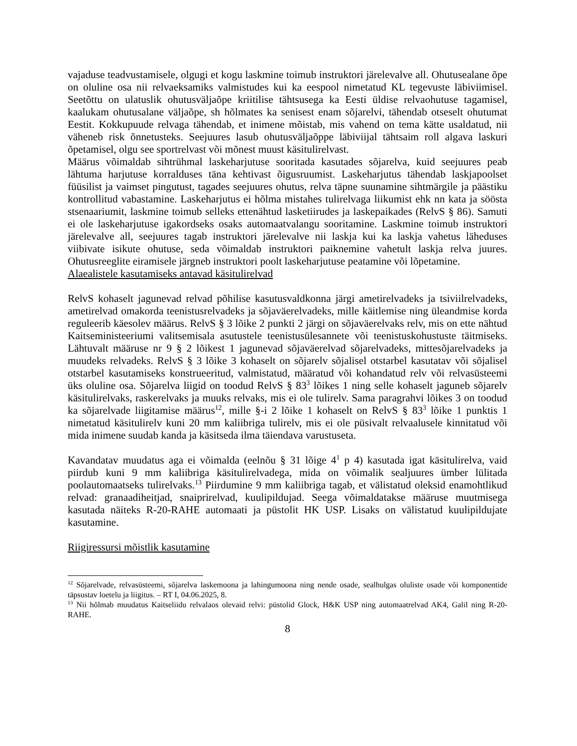vajaduse teadvustamisele, olgugi et kogu laskmine toimub instruktori järelevalve all. Ohutusealane õpe on oluline osa nii relvaeksamiks valmistudes kui ka eespool nimetatud KL tegevuste läbiviimisel. Seetõttu on ulatuslik ohutusväljaõpe kriitilise tähtsusega ka Eesti üldise relvaohutuse tagamisel, kaalukam ohutusalane väljaõpe, sh hõlmates ka senisest enam sõjarelvi, tähendab otseselt ohutumat Eestit. Kokkupuude relvaga tähendab, et inimene mõistab, mis vahend on tema kätte usaldatud, nii väheneb risk õnnetusteks. Seejuures lasub ohutusväljaõppe läbiviijal tähtsaim roll algava laskuri õpetamisel, olgu see sportrelvast või mõnest muust käsitulirelvast.
Määrus võimaldab sihtrühmal laskeharjutuse sooritada kasutades sõjarelva, kuid seejuures peab lähtuma harjutuse korralduses täna kehtivast õigusruumist. Laskeharjutus tähendab laskjapoolset füüsilist ja vaimset pingutust, tagades seejuures ohutus, relva täpne suunamine sihtmärgile ja päästiku kontrollitud vabastamine. Laskeharjutus ei hõlma mistahes tulirelvaga liikumist ehk nn kata ja söösta stsenaariumit, laskmine toimub selleks ettenähtud lasketiirudes ja laskepaikades (RelvS § 86). Samuti ei ole laskeharjutuse igakordseks osaks automaatvalangu sooritamine. Laskmine toimub instruktori järelevalve all, seejuures tagab instruktori järelevalve nii laskja kui ka laskja vahetus läheduses viibivate isikute ohutuse, seda võimaldab instruktori paiknemine vahetult laskja relva juures. Ohutusreeglite eiramisele järgneb instruktori poolt laskeharjutuse peatamine või lõpetamine.
Alaealistele kasutamiseks antavad käsitulirelvad
RelvS kohaselt jagunevad relvad põhilise kasutusvaldkonna järgi ametirelvadeks ja tsiviilrelvadeks, ametirelvad omakorda teenistusrelvadeks ja sõjaväerelvadeks, mille käitlemise ning üleandmise korda reguleerib käesolev määrus. RelvS § 3 lõike 2 punkti 2 järgi on sõjaväerelvaks relv, mis on ette nähtud Kaitseministeeriumi valitsemisala asutustele teenistusülesannete või teenistuskohustuste täitmiseks. Lähtuvalt määruse nr 9 § 2 lõikest 1 jagunevad sõjaväerelvad sõjarelvadeks, mittesõjarelvadeks ja muudeks relvadeks. RelvS § 3 lõike 3 kohaselt on sõjarelv sõjalisel otstarbel kasutatav või sõjalisel otstarbel kasutamiseks konstrueeritud, valmistatud, määratud või kohandatud relv või relvasüsteemi üks oluline osa. Sõjarelva liigid on toodud RelvS § 83<sup>3</sup> lõikes 1 ning selle kohaselt jaguneb sõjarelv käsitulirelvaks, raskerelvaks ja muuks relvaks, mis ei ole tulirelv. Sama paragrahvi lõikes 3 on toodud ka sõjarelvade liigitamise määrus<sup>12</sup>, mille §-i 2 lõike 1 kohaselt on RelvS § 83<sup>3</sup> lõike 1 punktis 1 nimetatud käsitulirelv kuni 20 mm kaliibriga tulirelv, mis ei ole püsivalt relvaalusele kinnitatud või mida inimene suudab kanda ja käsitseda ilma täiendava varustuseta.
Kavandatav muudatus aga ei võimalda (eelnõu § 31 lõige 4<sup>1</sup> p 4) kasutada igat käsitulirelva, vaid piirdub kuni 9 mm kaliibriga käsitulirelvadega, mida on võimalik sealjuures ümber lülitada poolautomaatseks tulirelvaks.<sup>13</sup> Piirdumine 9 mm kaliibriga tagab, et välistatud oleksid enamohtlikud relvad: granaadiheitjad, snaiprirelvad, kuulipildujad. Seega võimaldatakse määruse muutmisega kasutada näiteks R-20-RAHE automaati ja püstolit HK USP. Lisaks on välistatud kuulipildujate kasutamine.
Riigiressursi mõistlik kasutamine
<sup>12</sup> Sõjarelvade, relvasüsteemi, sõjarelva laskemoona ja lahingumoona ning nende osade, sealhulgas oluliste osade või komponentide täpsustav loetelu ja liigitus. – RT I, 04.06.2025, 8.
<sup>13</sup> Nii hõlmab muudatus Kaitseliidu relvalaos olevaid relvi: püstolid Glock, H&K USP ning automaatrelvad AK4, Galil ning R-20-RAHE.
8